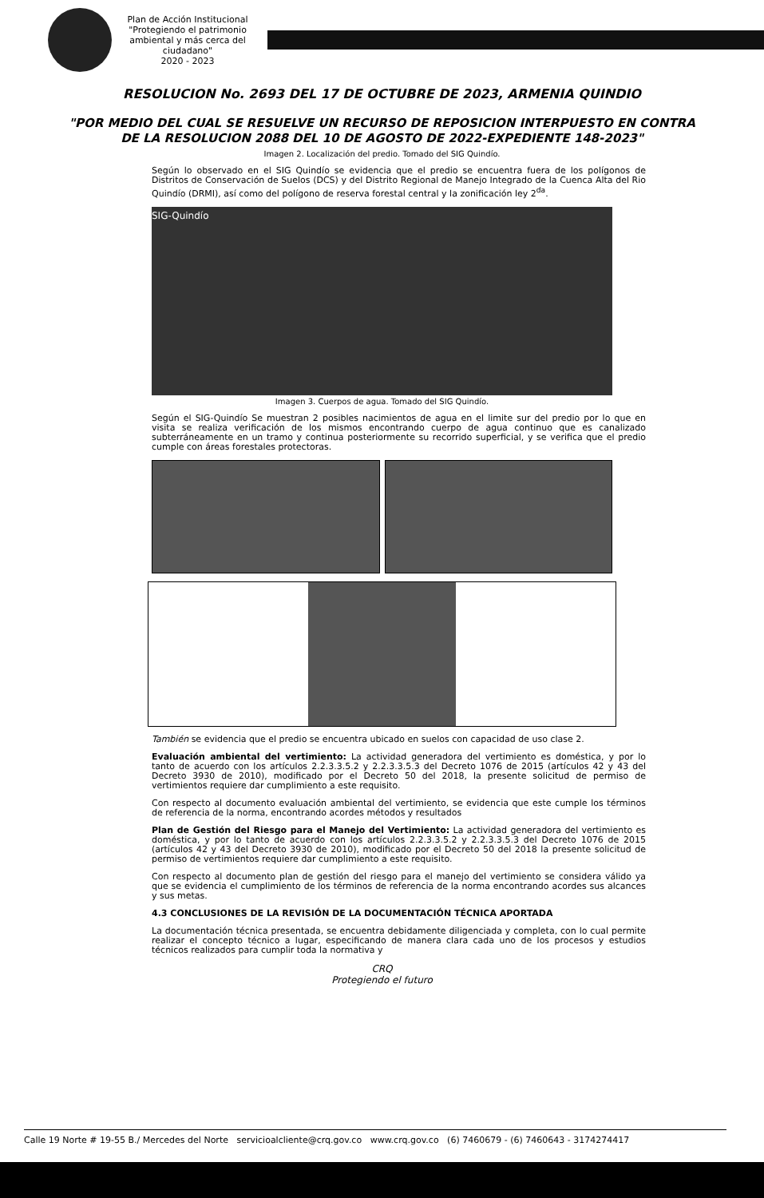Plan de Acción Institucional
"Protegiendo el patrimonio ambiental y más cerca del ciudadano"
2020 - 2023
RESOLUCION No. 2693 DEL 17 DE OCTUBRE DE 2023, ARMENIA QUINDIO
"POR MEDIO DEL CUAL SE RESUELVE UN RECURSO DE REPOSICION INTERPUESTO EN CONTRA DE LA RESOLUCION 2088 DEL 10 DE AGOSTO DE 2022-EXPEDIENTE 148-2023"
Imagen 2. Localización del predio. Tomado del SIG Quindío.
Según lo observado en el SIG Quindío se evidencia que el predio se encuentra fuera de los polígonos de Distritos de Conservación de Suelos (DCS) y del Distrito Regional de Manejo Integrado de la Cuenca Alta del Rio Quindío (DRMI), así como del polígono de reserva forestal central y la zonificación ley 2<sup>da</sup>.
SIG-Quindío
Imagen 3. Cuerpos de agua. Tomado del SIG Quindío.
Según el SIG-Quindío Se muestran 2 posibles nacimientos de agua en el limite sur del predio por lo que en visita se realiza verificación de los mismos encontrando cuerpo de agua continuo que es canalizado subterráneamente en un tramo y continua posteriormente su recorrido superficial, y se verifica que el predio cumple con áreas forestales protectoras.
También se evidencia que el predio se encuentra ubicado en suelos con capacidad de uso clase 2.
Evaluación ambiental del vertimiento: La actividad generadora del vertimiento es doméstica, y por lo tanto de acuerdo con los artículos 2.2.3.3.5.2 y 2.2.3.3.5.3 del Decreto 1076 de 2015 (artículos 42 y 43 del Decreto 3930 de 2010), modificado por el Decreto 50 del 2018, la presente solicitud de permiso de vertimientos requiere dar cumplimiento a este requisito.
Con respecto al documento evaluación ambiental del vertimiento, se evidencia que este cumple los términos de referencia de la norma, encontrando acordes métodos y resultados
Plan de Gestión del Riesgo para el Manejo del Vertimiento: La actividad generadora del vertimiento es doméstica, y por lo tanto de acuerdo con los artículos 2.2.3.3.5.2 y 2.2.3.3.5.3 del Decreto 1076 de 2015 (artículos 42 y 43 del Decreto 3930 de 2010), modificado por el Decreto 50 del 2018 la presente solicitud de permiso de vertimientos requiere dar cumplimiento a este requisito.
Con respecto al documento plan de gestión del riesgo para el manejo del vertimiento se considera válido ya que se evidencia el cumplimiento de los términos de referencia de la norma encontrando acordes sus alcances y sus metas.
4.3 CONCLUSIONES DE LA REVISIÓN DE LA DOCUMENTACIÓN TÉCNICA APORTADA
La documentación técnica presentada, se encuentra debidamente diligenciada y completa, con lo cual permite realizar el concepto técnico a lugar, especificando de manera clara cada uno de los procesos y estudios técnicos realizados para cumplir toda la normativa y
CRQ
Protegiendo el futuro
Calle 19 Norte # 19-55 B./ Mercedes del Norte servicioalcliente@crq.gov.co www.crq.gov.co (6) 7460679 - (6) 7460643 - 3174274417